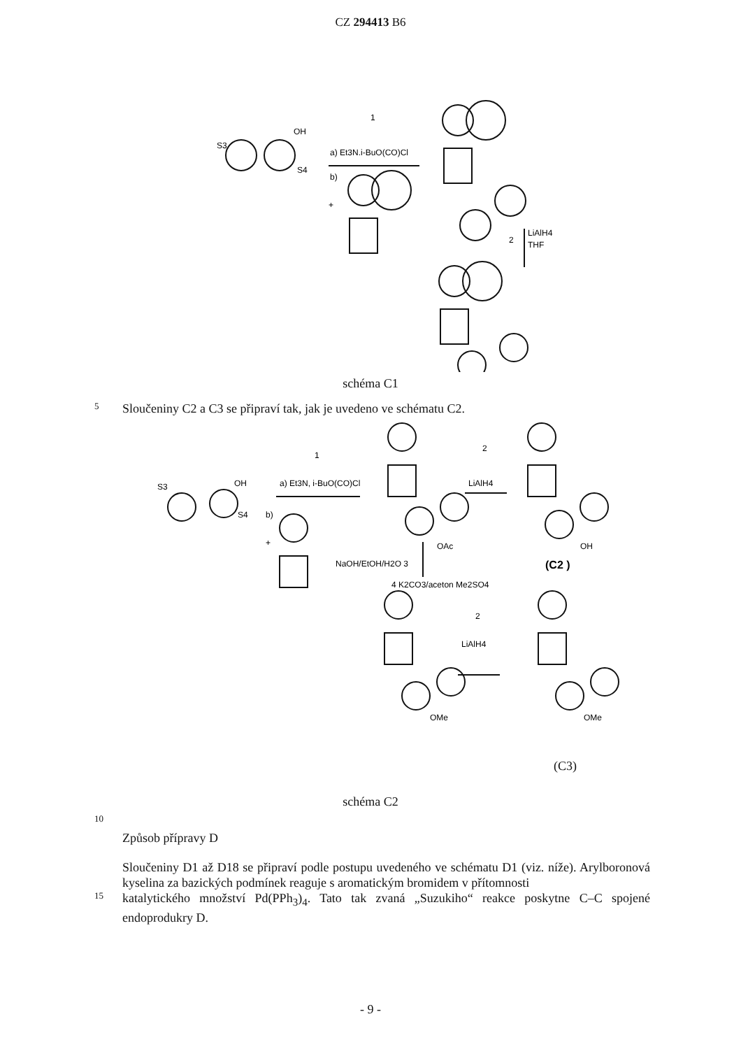CZ 294413 B6
OH
S3
S4
a) Et3N.i-BuO(CO)Cl
b)
1
+
LiAlH4
THF
2
schéma C1
5
Sloučeniny C2 a C3 se připraví tak, jak je uvedeno ve schématu C2.
OH
S3
S4
a) Et3N, i-BuO(CO)Cl
b)
1
+
2
LiAlH4
OAc
OH
(C2 )
NaOH/EtOH/H2O 3
4 K2CO3/aceton Me2SO4
2
LiAlH4
OMe
OMe
(C3)
schéma C2
10
Způsob přípravy D
Sloučeniny D1 až D18 se připraví podle postupu uvedeného ve schématu D1 (viz. níže). Arylboronová kyselina za bazických podmínek reaguje s aromatickým bromidem v přítomnosti
15
katalytického množství Pd(PPh<sub>3</sub>)<sub>4</sub>. Tato tak zvaná „Suzukiho“ reakce poskytne C–C spojené endoprodukry D.
- 9 -